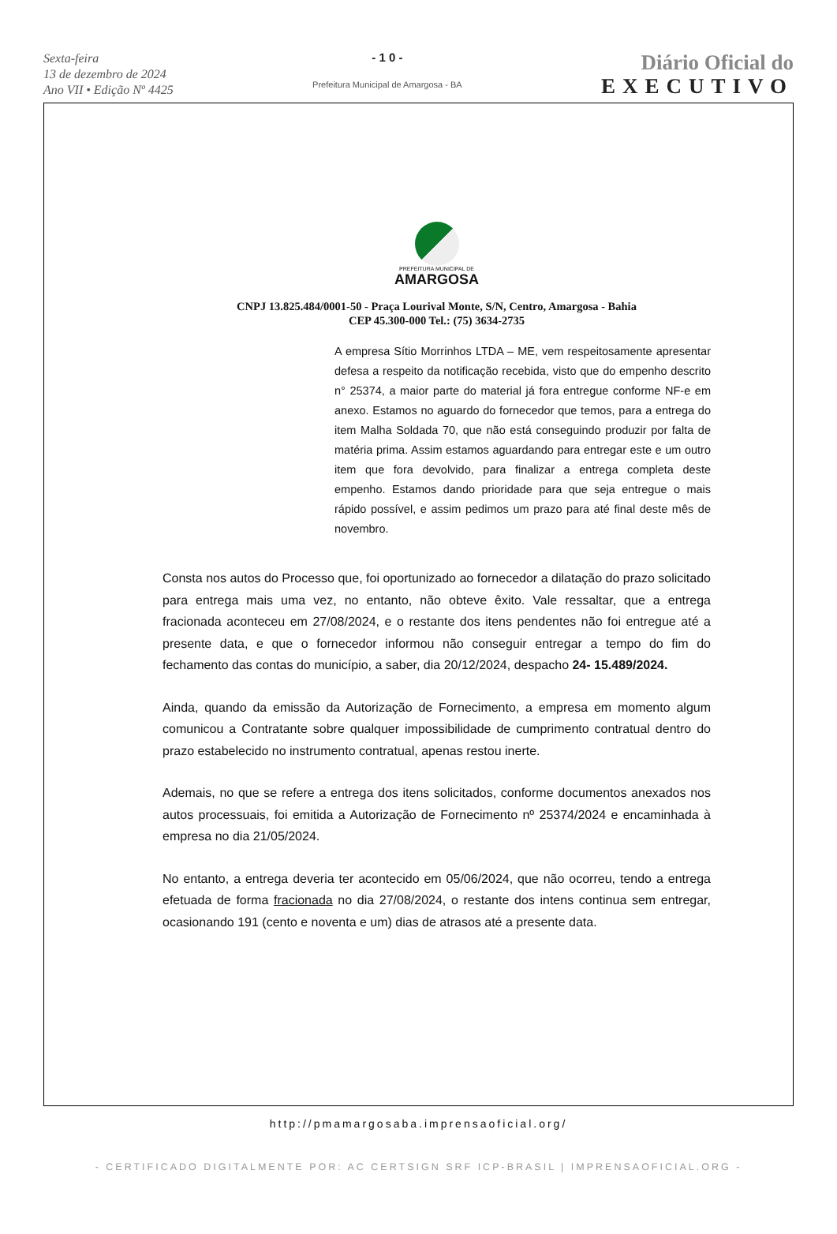Sexta-feira
13 de dezembro de 2024
Ano VII • Edição Nº 4425
- 1 0 -
Prefeitura Municipal de Amargosa - BA
Diário Oficial do
EXECUTIVO
PREFEITURA MUNICIPAL DE
AMARGOSA
CNPJ 13.825.484/0001-50 - Praça Lourival Monte, S/N, Centro, Amargosa - Bahia
CEP 45.300-000 Tel.: (75) 3634-2735
A empresa Sítio Morrinhos LTDA – ME, vem respeitosamente apresentar defesa a respeito da notificação recebida, visto que do empenho descrito n° 25374, a maior parte do material já fora entregue conforme NF-e em anexo. Estamos no aguardo do fornecedor que temos, para a entrega do item Malha Soldada 70, que não está conseguindo produzir por falta de matéria prima. Assim estamos aguardando para entregar este e um outro item que fora devolvido, para finalizar a entrega completa deste empenho. Estamos dando prioridade para que seja entregue o mais rápido possível, e assim pedimos um prazo para até final deste mês de novembro.
Consta nos autos do Processo que, foi oportunizado ao fornecedor a dilatação do prazo solicitado para entrega mais uma vez, no entanto, não obteve êxito. Vale ressaltar, que a entrega fracionada aconteceu em 27/08/2024, e o restante dos itens pendentes não foi entregue até a presente data, e que o fornecedor informou não conseguir entregar a tempo do fim do fechamento das contas do município, a saber, dia 20/12/2024, despacho 24- 15.489/2024.
Ainda, quando da emissão da Autorização de Fornecimento, a empresa em momento algum comunicou a Contratante sobre qualquer impossibilidade de cumprimento contratual dentro do prazo estabelecido no instrumento contratual, apenas restou inerte.
Ademais, no que se refere a entrega dos itens solicitados, conforme documentos anexados nos autos processuais, foi emitida a Autorização de Fornecimento nº 25374/2024 e encaminhada à empresa no dia 21/05/2024.
No entanto, a entrega deveria ter acontecido em 05/06/2024, que não ocorreu, tendo a entrega efetuada de forma fracionada no dia 27/08/2024, o restante dos intens continua sem entregar, ocasionando 191 (cento e noventa e um) dias de atrasos até a presente data.
http://pmamargosaba.imprensaoficial.org/
- CERTIFICADO DIGITALMENTE POR: AC CERTSIGN SRF ICP-BRASIL | IMPRENSAOFICIAL.ORG -